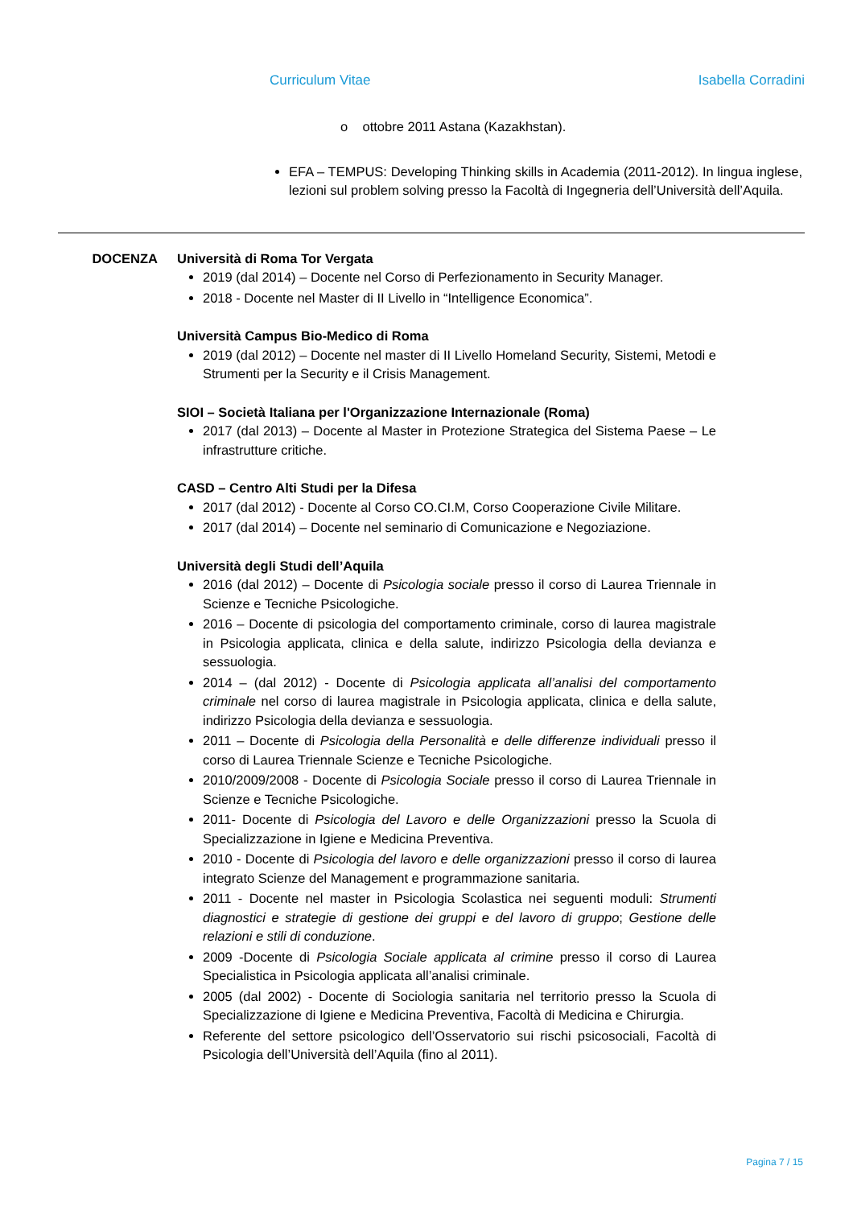Curriculum Vitae Isabella Corradini
o ottobre 2011 Astana (Kazakhstan).
EFA – TEMPUS: Developing Thinking skills in Academia (2011-2012). In lingua inglese, lezioni sul problem solving presso la Facoltà di Ingegneria dell’Università dell’Aquila.
DOCENZA Università di Roma Tor Vergata
2019 (dal 2014) – Docente nel Corso di Perfezionamento in Security Manager.
2018 - Docente nel Master di II Livello in “Intelligence Economica”.
Università Campus Bio-Medico di Roma
2019 (dal 2012) – Docente nel master di II Livello Homeland Security, Sistemi, Metodi e Strumenti per la Security e il Crisis Management.
SIOI – Società Italiana per l'Organizzazione Internazionale (Roma)
2017 (dal 2013) – Docente al Master in Protezione Strategica del Sistema Paese – Le infrastrutture critiche.
CASD – Centro Alti Studi per la Difesa
2017 (dal 2012) - Docente al Corso CO.CI.M, Corso Cooperazione Civile Militare.
2017 (dal 2014) – Docente nel seminario di Comunicazione e Negoziazione.
Università degli Studi dell’Aquila
2016 (dal 2012) – Docente di Psicologia sociale presso il corso di Laurea Triennale in Scienze e Tecniche Psicologiche.
2016 – Docente di psicologia del comportamento criminale, corso di laurea magistrale in Psicologia applicata, clinica e della salute, indirizzo Psicologia della devianza e sessuologia.
2014 – (dal 2012) - Docente di Psicologia applicata all’analisi del comportamento criminale nel corso di laurea magistrale in Psicologia applicata, clinica e della salute, indirizzo Psicologia della devianza e sessuologia.
2011 – Docente di Psicologia della Personalità e delle differenze individuali presso il corso di Laurea Triennale Scienze e Tecniche Psicologiche.
2010/2009/2008 - Docente di Psicologia Sociale presso il corso di Laurea Triennale in Scienze e Tecniche Psicologiche.
2011- Docente di Psicologia del Lavoro e delle Organizzazioni presso la Scuola di Specializzazione in Igiene e Medicina Preventiva.
2010 - Docente di Psicologia del lavoro e delle organizzazioni presso il corso di laurea integrato Scienze del Management e programmazione sanitaria.
2011 - Docente nel master in Psicologia Scolastica nei seguenti moduli: Strumenti diagnostici e strategie di gestione dei gruppi e del lavoro di gruppo; Gestione delle relazioni e stili di conduzione.
2009 -Docente di Psicologia Sociale applicata al crimine presso il corso di Laurea Specialistica in Psicologia applicata all’analisi criminale.
2005 (dal 2002) - Docente di Sociologia sanitaria nel territorio presso la Scuola di Specializzazione di Igiene e Medicina Preventiva, Facoltà di Medicina e Chirurgia.
Referente del settore psicologico dell’Osservatorio sui rischi psicosociali, Facoltà di Psicologia dell’Università dell’Aquila (fino al 2011).
Pagina 7 / 15